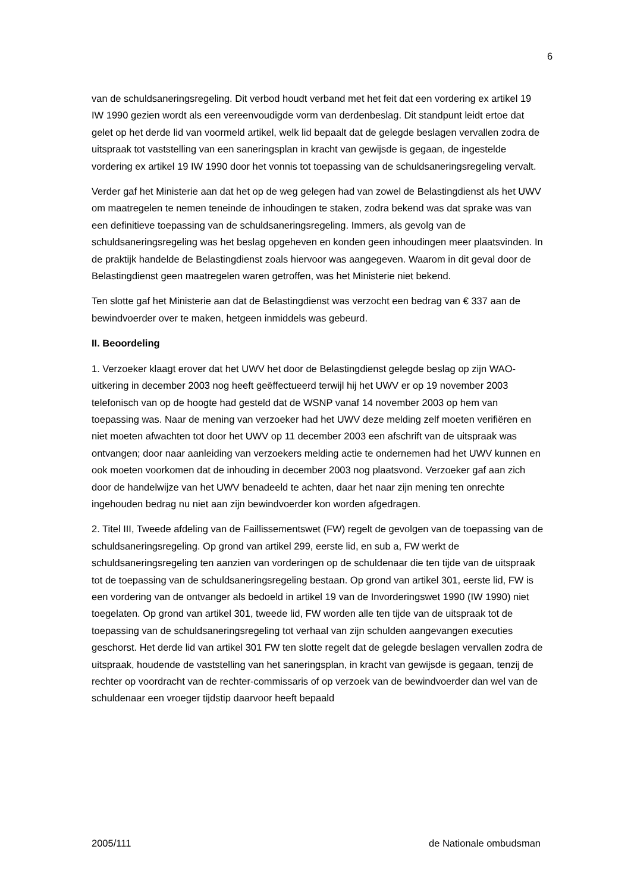6
van de schuldsaneringsregeling. Dit verbod houdt verband met het feit dat een vordering ex artikel 19 IW 1990 gezien wordt als een vereenvoudigde vorm van derdenbeslag. Dit standpunt leidt ertoe dat gelet op het derde lid van voormeld artikel, welk lid bepaalt dat de gelegde beslagen vervallen zodra de uitspraak tot vaststelling van een saneringsplan in kracht van gewijsde is gegaan, de ingestelde vordering ex artikel 19 IW 1990 door het vonnis tot toepassing van de schuldsaneringsregeling vervalt.
Verder gaf het Ministerie aan dat het op de weg gelegen had van zowel de Belastingdienst als het UWV om maatregelen te nemen teneinde de inhoudingen te staken, zodra bekend was dat sprake was van een definitieve toepassing van de schuldsaneringsregeling. Immers, als gevolg van de schuldsaneringsregeling was het beslag opgeheven en konden geen inhoudingen meer plaatsvinden. In de praktijk handelde de Belastingdienst zoals hiervoor was aangegeven. Waarom in dit geval door de Belastingdienst geen maatregelen waren getroffen, was het Ministerie niet bekend.
Ten slotte gaf het Ministerie aan dat de Belastingdienst was verzocht een bedrag van € 337 aan de bewindvoerder over te maken, hetgeen inmiddels was gebeurd.
II. Beoordeling
1. Verzoeker klaagt erover dat het UWV het door de Belastingdienst gelegde beslag op zijn WAO-uitkering in december 2003 nog heeft geëffectueerd terwijl hij het UWV er op 19 november 2003 telefonisch van op de hoogte had gesteld dat de WSNP vanaf 14 november 2003 op hem van toepassing was. Naar de mening van verzoeker had het UWV deze melding zelf moeten verifiëren en niet moeten afwachten tot door het UWV op 11 december 2003 een afschrift van de uitspraak was ontvangen; door naar aanleiding van verzoekers melding actie te ondernemen had het UWV kunnen en ook moeten voorkomen dat de inhouding in december 2003 nog plaatsvond. Verzoeker gaf aan zich door de handelwijze van het UWV benadeeld te achten, daar het naar zijn mening ten onrechte ingehouden bedrag nu niet aan zijn bewindvoerder kon worden afgedragen.
2. Titel III, Tweede afdeling van de Faillissementswet (FW) regelt de gevolgen van de toepassing van de schuldsaneringsregeling. Op grond van artikel 299, eerste lid, en sub a, FW werkt de schuldsaneringsregeling ten aanzien van vorderingen op de schuldenaar die ten tijde van de uitspraak tot de toepassing van de schuldsaneringsregeling bestaan. Op grond van artikel 301, eerste lid, FW is een vordering van de ontvanger als bedoeld in artikel 19 van de Invorderingswet 1990 (IW 1990) niet toegelaten. Op grond van artikel 301, tweede lid, FW worden alle ten tijde van de uitspraak tot de toepassing van de schuldsaneringsregeling tot verhaal van zijn schulden aangevangen executies geschorst. Het derde lid van artikel 301 FW ten slotte regelt dat de gelegde beslagen vervallen zodra de uitspraak, houdende de vaststelling van het saneringsplan, in kracht van gewijsde is gegaan, tenzij de rechter op voordracht van de rechter-commissaris of op verzoek van de bewindvoerder dan wel van de schuldenaar een vroeger tijdstip daarvoor heeft bepaald
2005/111 de Nationale ombudsman